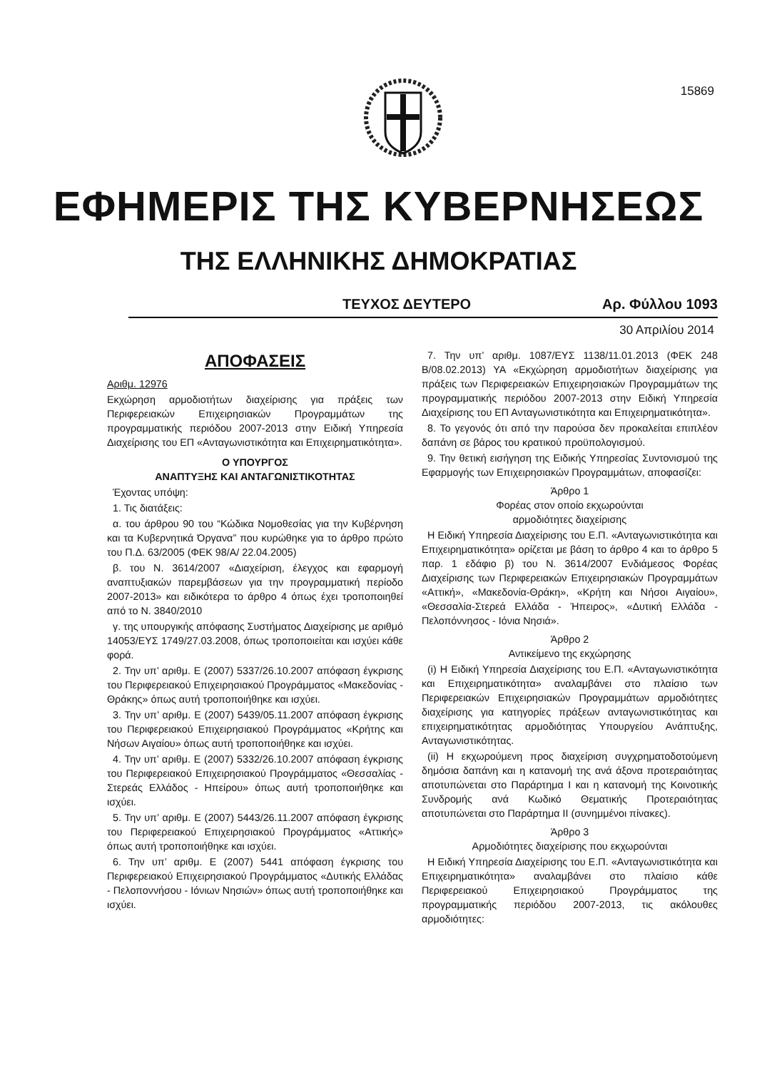15869
ΕΦΗΜΕΡΙΣ ΤΗΣ ΚΥΒΕΡΝΗΣΕΩΣ
ΤΗΣ ΕΛΛΗΝΙΚΗΣ ΔΗΜΟΚΡΑΤΙΑΣ
ΤΕΥΧΟΣ ΔΕΥΤΕΡΟ Αρ. Φύλλου 1093
30 Απριλίου 2014
ΑΠΟΦΑΣΕΙΣ
Αριθμ. 12976
Εκχώρηση αρμοδιοτήτων διαχείρισης για πράξεις των Περιφερειακών Επιχειρησιακών Προγραμμάτων της προγραμματικής περιόδου 2007-2013 στην Ειδική Υπηρεσία Διαχείρισης του ΕΠ «Ανταγωνιστικότητα και Επιχειρηματικότητα».
Ο ΥΠΟΥΡΓΟΣ
ΑΝΑΠΤΥΞΗΣ ΚΑΙ ΑΝΤΑΓΩΝΙΣΤΙΚΟΤΗΤΑΣ
Έχοντας υπόψη:
1. Τις διατάξεις:
α. του άρθρου 90 του “Κώδικα Νομοθεσίας για την Κυβέρνηση και τα Κυβερνητικά Όργανα” που κυρώθηκε για το άρθρο πρώτο του Π.Δ. 63/2005 (ΦΕΚ 98/Α/ 22.04.2005)
β. του Ν. 3614/2007 «Διαχείριση, έλεγχος και εφαρμογή αναπτυξιακών παρεμβάσεων για την προγραμματική περίοδο 2007-2013» και ειδικότερα το άρθρο 4 όπως έχει τροποποιηθεί από το Ν. 3840/2010
γ. της υπουργικής απόφασης Συστήματος Διαχείρισης με αριθμό 14053/ΕΥΣ 1749/27.03.2008, όπως τροποποιείται και ισχύει κάθε φορά.
2. Την υπ’ αριθμ. Ε (2007) 5337/26.10.2007 απόφαση έγκρισης του Περιφερειακού Επιχειρησιακού Προγράμματος «Μακεδονίας - Θράκης» όπως αυτή τροποποιήθηκε και ισχύει.
3. Την υπ’ αριθμ. Ε (2007) 5439/05.11.2007 απόφαση έγκρισης του Περιφερειακού Επιχειρησιακού Προγράμματος «Κρήτης και Νήσων Αιγαίου» όπως αυτή τροποποιήθηκε και ισχύει.
4. Την υπ’ αριθμ. Ε (2007) 5332/26.10.2007 απόφαση έγκρισης του Περιφερειακού Επιχειρησιακού Προγράμματος «Θεσσαλίας - Στερεάς Ελλάδος - Ηπείρου» όπως αυτή τροποποιήθηκε και ισχύει.
5. Την υπ’ αριθμ. Ε (2007) 5443/26.11.2007 απόφαση έγκρισης του Περιφερειακού Επιχειρησιακού Προγράμματος «Αττικής» όπως αυτή τροποποιήθηκε και ισχύει.
6. Την υπ’ αριθμ. Ε (2007) 5441 απόφαση έγκρισης του Περιφερειακού Επιχειρησιακού Προγράμματος «Δυτικής Ελλάδας - Πελοποννήσου - Ιόνιων Νησιών» όπως αυτή τροποποιήθηκε και ισχύει.
7. Την υπ’ αριθμ. 1087/ΕΥΣ 1138/11.01.2013 (ΦΕΚ 248 Β/08.02.2013) ΥΑ «Εκχώρηση αρμοδιοτήτων διαχείρισης για πράξεις των Περιφερειακών Επιχειρησιακών Προγραμμάτων της προγραμματικής περιόδου 2007-2013 στην Ειδική Υπηρεσία Διαχείρισης του ΕΠ Ανταγωνιστικότητα και Επιχειρηματικότητα».
8. Το γεγονός ότι από την παρούσα δεν προκαλείται επιπλέον δαπάνη σε βάρος του κρατικού προϋπολογισμού.
9. Την θετική εισήγηση της Ειδικής Υπηρεσίας Συντονισμού της Εφαρμογής των Επιχειρησιακών Προγραμμάτων, αποφασίζει:
Άρθρο 1
Φορέας στον οποίο εκχωρούνται
αρμοδιότητες διαχείρισης
Η Ειδική Υπηρεσία Διαχείρισης του Ε.Π. «Ανταγωνιστικότητα και Επιχειρηματικότητα» ορίζεται με βάση το άρθρο 4 και το άρθρο 5 παρ. 1 εδάφιο β) του Ν. 3614/2007 Ενδιάμεσος Φορέας Διαχείρισης των Περιφερειακών Επιχειρησιακών Προγραμμάτων «Αττική», «Μακεδονία-Θράκη», «Κρήτη και Νήσοι Αιγαίου», «Θεσσαλία-Στερεά Ελλάδα - Ήπειρος», «Δυτική Ελλάδα - Πελοπόννησος - Ιόνια Νησιά».
Άρθρο 2
Αντικείμενο της εκχώρησης
(i) Η Ειδική Υπηρεσία Διαχείρισης του Ε.Π. «Ανταγωνιστικότητα και Επιχειρηματικότητα» αναλαμβάνει στο πλαίσιο των Περιφερειακών Επιχειρησιακών Προγραμμάτων αρμοδιότητες διαχείρισης για κατηγορίες πράξεων ανταγωνιστικότητας και επιχειρηματικότητας αρμοδιότητας Υπουργείου Ανάπτυξης, Ανταγωνιστικότητας.
(ii) Η εκχωρούμενη προς διαχείριση συγχρηματοδοτούμενη δημόσια δαπάνη και η κατανομή της ανά άξονα προτεραιότητας αποτυπώνεται στο Παράρτημα Ι και η κατανομή της Κοινοτικής Συνδρομής ανά Κωδικό Θεματικής Προτεραιότητας αποτυπώνεται στο Παράρτημα ΙΙ (συνημμένοι πίνακες).
Άρθρο 3
Αρμοδιότητες διαχείρισης που εκχωρούνται
Η Ειδική Υπηρεσία Διαχείρισης του Ε.Π. «Ανταγωνιστικότητα και Επιχειρηματικότητα» αναλαμβάνει στο πλαίσιο κάθε Περιφερειακού Επιχειρησιακού Προγράμματος της προγραμματικής περιόδου 2007-2013, τις ακόλουθες αρμοδιότητες: